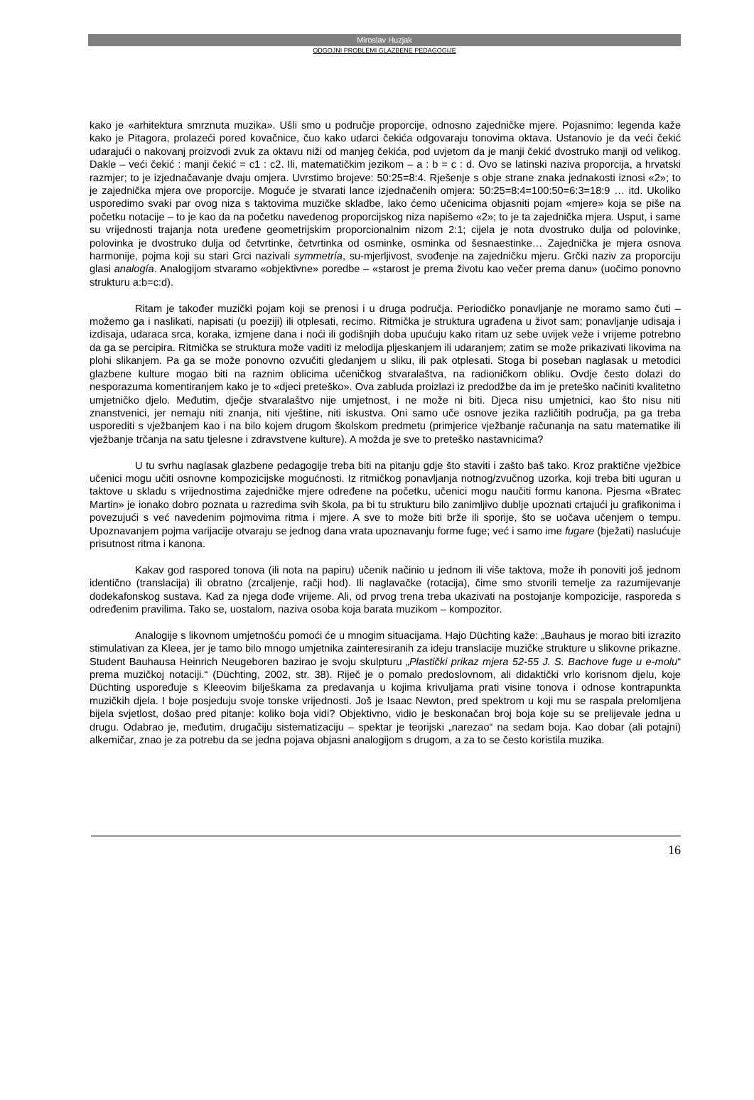Miroslav Huzjak
ODGOJNI PROBLEMI GLAZBENE PEDAGOGIJE
kako je «arhitektura smrznuta muzika». Ušli smo u područje proporcije, odnosno zajedničke mjere. Pojasnimo: legenda kaže kako je Pitagora, prolazeći pored kovačnice, čuo kako udarci čekića odgovaraju tonovima oktava. Ustanovio je da veći čekić udarajući o nakovanj proizvodi zvuk za oktavu niži od manjeg čekića, pod uvjetom da je manji čekić dvostruko manji od velikog. Dakle – veći čekić : manji čekić = c1 : c2. Ili, matematičkim jezikom – a : b = c : d. Ovo se latinski naziva proporcija, a hrvatski razmjer; to je izjednačavanje dvaju omjera. Uvrstimo brojeve: 50:25=8:4. Rješenje s obje strane znaka jednakosti iznosi «2»; to je zajednička mjera ove proporcije. Moguće je stvarati lance izjednačenih omjera: 50:25=8:4=100:50=6:3=18:9 … itd. Ukoliko usporedimo svaki par ovog niza s taktovima muzičke skladbe, lako ćemo učenicima objasniti pojam «mjere» koja se piše na početku notacije – to je kao da na početku navedenog proporcijskog niza napišemo «2»; to je ta zajednička mjera. Usput, i same su vrijednosti trajanja nota uređene geometrijskim proporcionalnim nizom 2:1; cijela je nota dvostruko dulja od polovinke, polovinka je dvostruko dulja od četvrtinke, četvrtinka od osminke, osminka od šesnaestinke… Zajednička je mjera osnova harmonije, pojma koji su stari Grci nazivali symmetría, su-mjerljivost, svođenje na zajedničku mjeru. Grčki naziv za proporciju glasi analogía. Analogijom stvaramo «objektivne» poredbe – «starost je prema životu kao večer prema danu» (uočimo ponovno strukturu a:b=c:d).
Ritam je također muzički pojam koji se prenosi i u druga područja. Periodičko ponavljanje ne moramo samo čuti – možemo ga i naslikati, napisati (u poeziji) ili otplesati, recimo. Ritmička je struktura ugrađena u život sam; ponavljanje udisaja i izdisaja, udaraca srca, koraka, izmjene dana i noći ili godišnjih doba upućuju kako ritam uz sebe uvijek veže i vrijeme potrebno da ga se percipira. Ritmička se struktura može vaditi iz melodija pljeskanjem ili udaranjem; zatim se može prikazivati likovima na plohi slikanjem. Pa ga se može ponovno ozvučiti gledanjem u sliku, ili pak otplesati. Stoga bi poseban naglasak u metodici glazbene kulture mogao biti na raznim oblicima učeničkog stvaralaštva, na radioničkom obliku. Ovdje često dolazi do nesporazuma komentiranjem kako je to «djeci preteško». Ova zabluda proizlazi iz predodžbe da im je preteško načiniti kvalitetno umjetničko djelo. Međutim, dječje stvaralaštvo nije umjetnost, i ne može ni biti. Djeca nisu umjetnici, kao što nisu niti znanstvenici, jer nemaju niti znanja, niti vještine, niti iskustva. Oni samo uče osnove jezika različitih područja, pa ga treba usporediti s vježbanjem kao i na bilo kojem drugom školskom predmetu (primjerice vježbanje računanja na satu matematike ili vježbanje trčanja na satu tjelesne i zdravstvene kulture). A možda je sve to preteško nastavnicima?
U tu svrhu naglasak glazbene pedagogije treba biti na pitanju gdje što staviti i zašto baš tako. Kroz praktične vježbice učenici mogu učiti osnovne kompozicijske mogućnosti. Iz ritmičkog ponavljanja notnog/zvučnog uzorka, koji treba biti uguran u taktove u skladu s vrijednostima zajedničke mjere određene na početku, učenici mogu naučiti formu kanona. Pjesma «Bratec Martin» je ionako dobro poznata u razredima svih škola, pa bi tu strukturu bilo zanimljivo dublje upoznati crtajući ju grafikonima i povezujući s već navedenim pojmovima ritma i mjere. A sve to može biti brže ili sporije, što se uočava učenjem o tempu. Upoznavanjem pojma varijacije otvaraju se jednog dana vrata upoznavanju forme fuge; već i samo ime fugare (bježati) naslućuje prisutnost ritma i kanona.
Kakav god raspored tonova (ili nota na papiru) učenik načinio u jednom ili više taktova, može ih ponoviti još jednom identično (translacija) ili obratno (zrcaljenje, račji hod). Ili naglavačke (rotacija), čime smo stvorili temelje za razumijevanje dodekafonskog sustava. Kad za njega dođe vrijeme. Ali, od prvog trena treba ukazivati na postojanje kompozicije, rasporeda s određenim pravilima. Tako se, uostalom, naziva osoba koja barata muzikom – kompozitor.
Analogije s likovnom umjetnošću pomoći će u mnogim situacijama. Hajo Düchting kaže: „Bauhaus je morao biti izrazito stimulativan za Kleea, jer je tamo bilo mnogo umjetnika zainteresiranih za ideju translacije muzičke strukture u slikovne prikazne. Student Bauhausa Heinrich Neugeboren bazirao je svoju skulpturu „Plastički prikaz mjera 52-55 J. S. Bachove fuge u e-molu“ prema muzičkoj notaciji.“ (Düchting, 2002, str. 38). Riječ je o pomalo predoslovnom, ali didaktički vrlo korisnom djelu, koje Düchting uspoređuje s Kleeovim bilješkama za predavanja u kojima krivuljama prati visine tonova i odnose kontrapunkta muzičkih djela. I boje posjeduju svoje tonske vrijednosti. Još je Isaac Newton, pred spektrom u koji mu se raspala prelomljena bijela svjetlost, došao pred pitanje: koliko boja vidi? Objektivno, vidio je beskonačan broj boja koje su se prelijevale jedna u drugu. Odabrao je, međutim, drugačiju sistematizaciju – spektar je teorijski „narezao“ na sedam boja. Kao dobar (ali potajni) alkemičar, znao je za potrebu da se jedna pojava objasni analogijom s drugom, a za to se često koristila muzika.
16